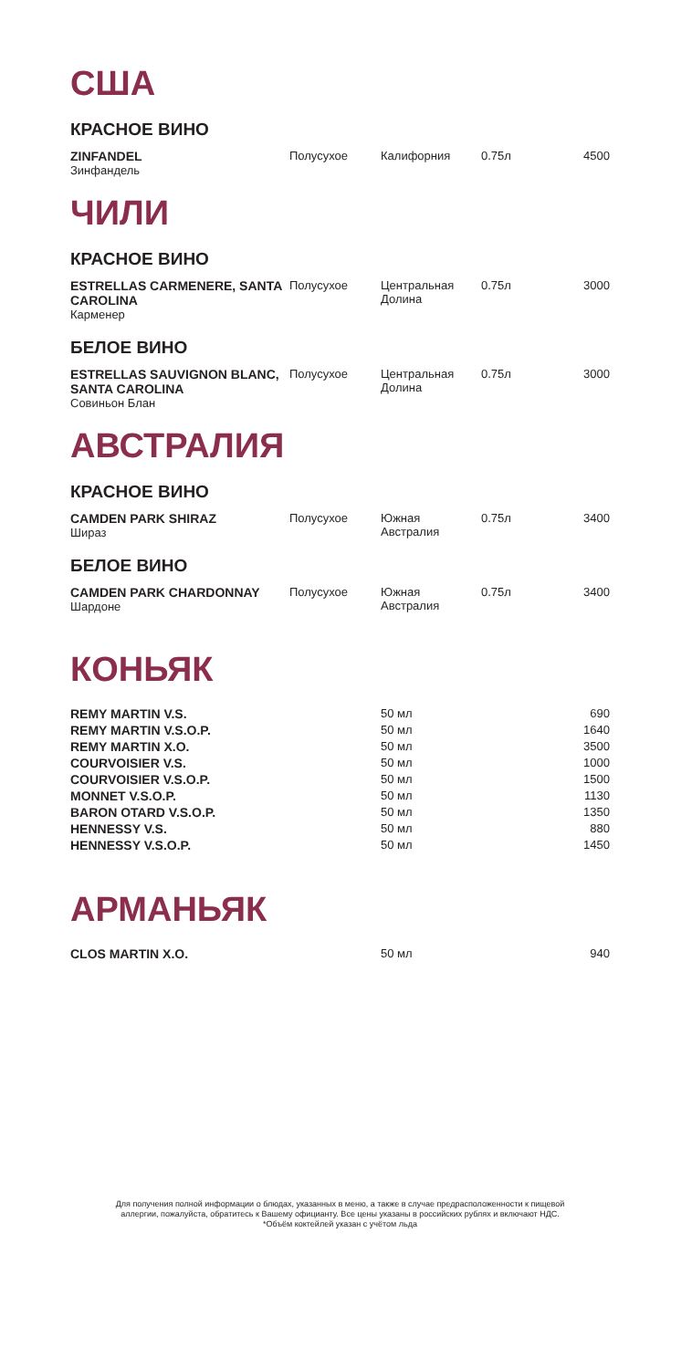США
КРАСНОЕ ВИНО
| ZINFANDEL Зинфандель | Полусухое | Калифорния | 0.75л | 4500 |
ЧИЛИ
КРАСНОЕ ВИНО
| ESTRELLAS CARMENERE, SANTA CAROLINA Карменер | Полусухое | Центральная Долина | 0.75л | 3000 |
БЕЛОЕ ВИНО
| ESTRELLAS SAUVIGNON BLANC, SANTA CAROLINA Совиньон Блан | Полусухое | Центральная Долина | 0.75л | 3000 |
АВСТРАЛИЯ
КРАСНОЕ ВИНО
| CAMDEN PARK SHIRAZ Шираз | Полусухое | Южная Австралия | 0.75л | 3400 |
БЕЛОЕ ВИНО
| CAMDEN PARK CHARDONNAY Шардоне | Полусухое | Южная Австралия | 0.75л | 3400 |
КОНЬЯК
| REMY MARTIN V.S. | | 50 мл | | 690 |
| REMY MARTIN V.S.O.P. | | 50 мл | | 1640 |
| REMY MARTIN X.O. | | 50 мл | | 3500 |
| COURVOISIER V.S. | | 50 мл | | 1000 |
| COURVOISIER V.S.O.P. | | 50 мл | | 1500 |
| MONNET V.S.O.P. | | 50 мл | | 1130 |
| BARON OTARD V.S.O.P. | | 50 мл | | 1350 |
| HENNESSY V.S. | | 50 мл | | 880 |
| HENNESSY V.S.O.P. | | 50 мл | | 1450 |
АРМАНЬЯК
| CLOS MARTIN X.O. | | 50 мл | | 940 |
Для получения полной информации о блюдах, указанных в меню, а также в случае предрасположенности к пищевой
аллергии, пожалуйста, обратитесь к Вашему официанту. Все цены указаны в российских рублях и включают НДС.
*Объём коктейлей указан с учётом льда